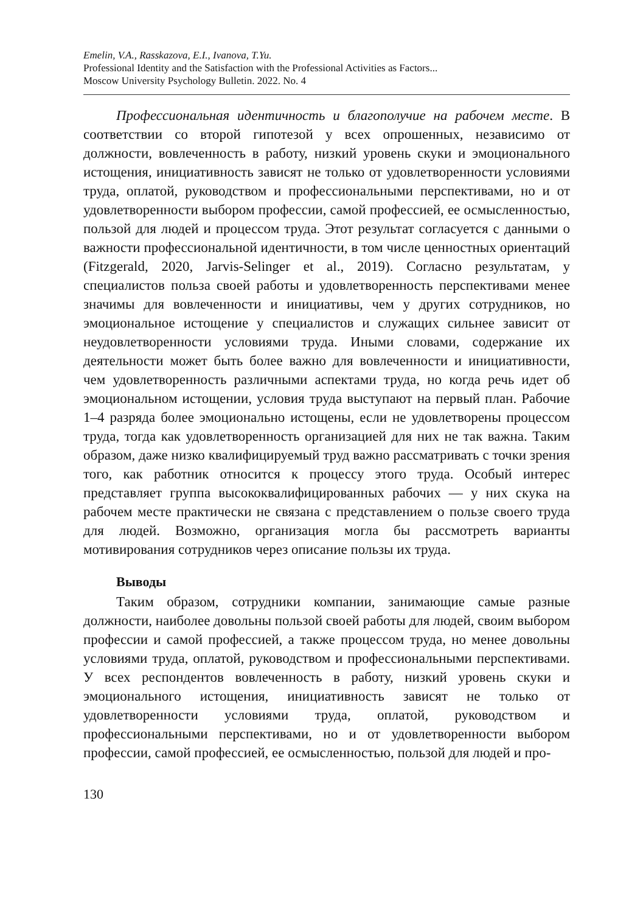Emelin, V.A., Rasskazova, E.I., Ivanova, T.Yu.
Professional Identity and the Satisfaction with the Professional Activities as Factors...
Moscow University Psychology Bulletin. 2022. No. 4
Профессиональная идентичность и благополучие на рабочем месте. В соответствии со второй гипотезой у всех опрошенных, независимо от должности, вовлеченность в работу, низкий уровень скуки и эмоционального истощения, инициативность зависят не только от удовлетворенности условиями труда, оплатой, руководством и профессиональными перспективами, но и от удовлетворенности выбором профессии, самой профессией, ее осмысленностью, пользой для людей и процессом труда. Этот результат согласуется с данными о важности профессиональной идентичности, в том числе ценностных ориентаций (Fitzgerald, 2020, Jarvis-Selinger et al., 2019). Согласно результатам, у специалистов польза своей работы и удовлетворенность перспективами менее значимы для вовлеченности и инициативы, чем у других сотрудников, но эмоциональное истощение у специалистов и служащих сильнее зависит от неудовлетворенности условиями труда. Иными словами, содержание их деятельности может быть более важно для вовлеченности и инициативности, чем удовлетворенность различными аспектами труда, но когда речь идет об эмоциональном истощении, условия труда выступают на первый план. Рабочие 1–4 разряда более эмоционально истощены, если не удовлетворены процессом труда, тогда как удовлетворенность организацией для них не так важна. Таким образом, даже низко квалифицируемый труд важно рассматривать с точки зрения того, как работник относится к процессу этого труда. Особый интерес представляет группа высококвалифицированных рабочих — у них скука на рабочем месте практически не связана с представлением о пользе своего труда для людей. Возможно, организация могла бы рассмотреть варианты мотивирования сотрудников через описание пользы их труда.
Выводы
Таким образом, сотрудники компании, занимающие самые разные должности, наиболее довольны пользой своей работы для людей, своим выбором профессии и самой профессией, а также процессом труда, но менее довольны условиями труда, оплатой, руководством и профессиональными перспективами. У всех респондентов вовлеченность в работу, низкий уровень скуки и эмоционального истощения, инициативность зависят не только от удовлетворенности условиями труда, оплатой, руководством и профессиональными перспективами, но и от удовлетворенности выбором профессии, самой профессией, ее осмысленностью, пользой для людей и про-
130